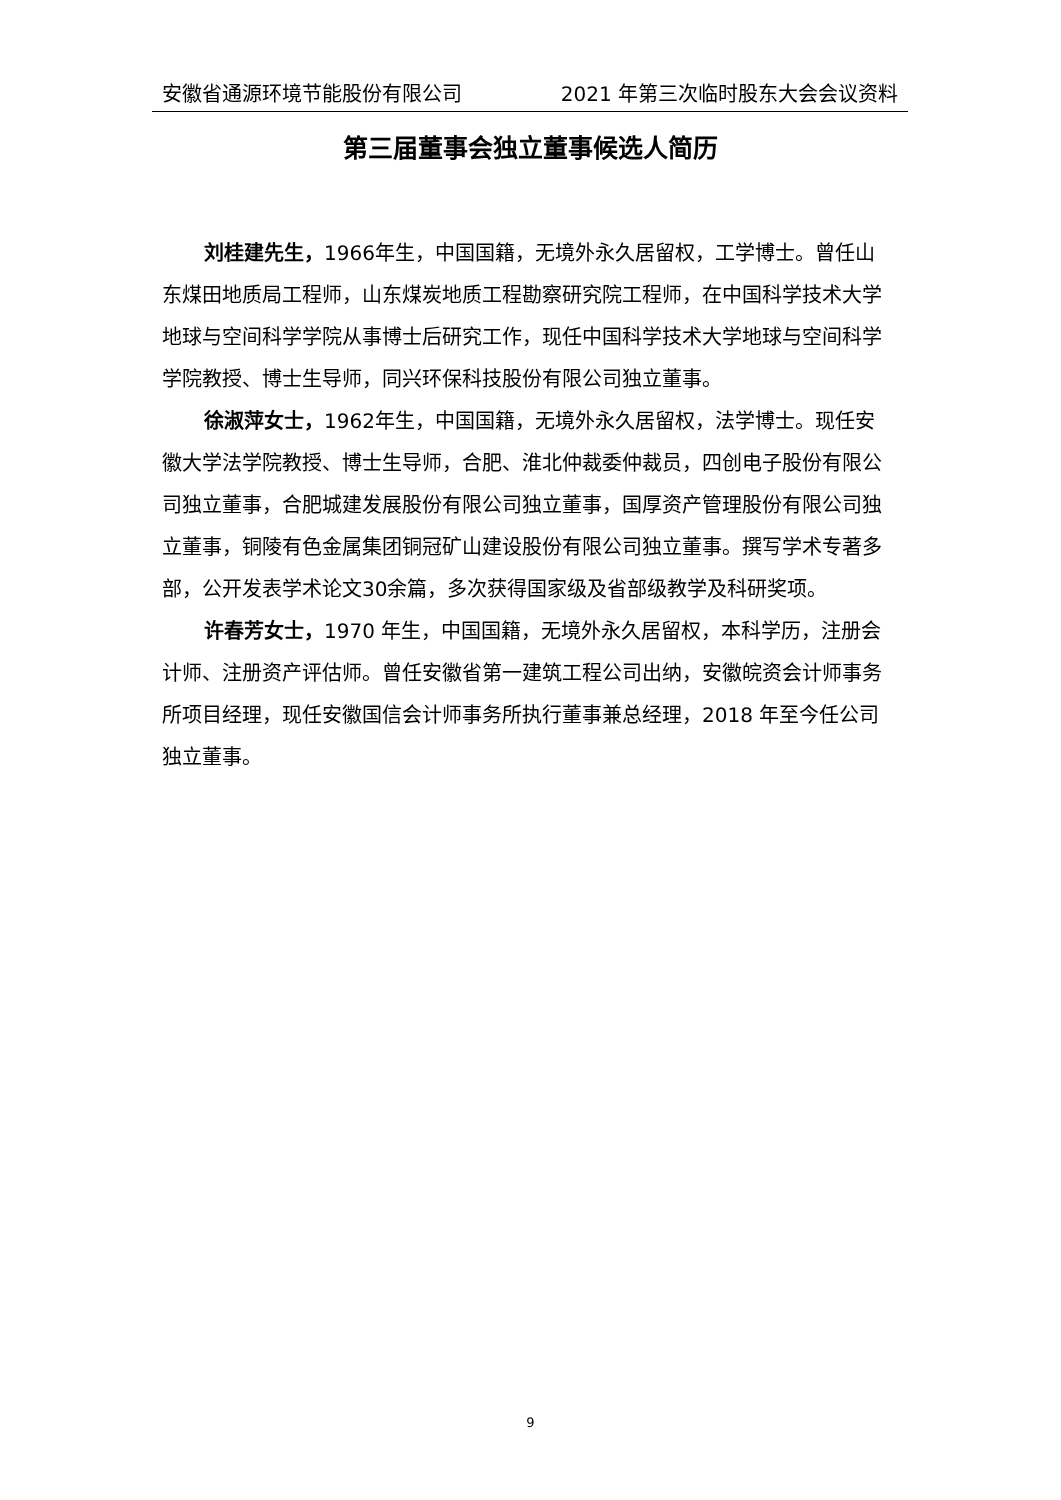安徽省通源环境节能股份有限公司 2021 年第三次临时股东大会会议资料
第三届董事会独立董事候选人简历
刘桂建先生，1966年生，中国国籍，无境外永久居留权，工学博士。曾任山东煤田地质局工程师，山东煤炭地质工程勘察研究院工程师，在中国科学技术大学地球与空间科学学院从事博士后研究工作，现任中国科学技术大学地球与空间科学学院教授、博士生导师，同兴环保科技股份有限公司独立董事。
徐淑萍女士，1962年生，中国国籍，无境外永久居留权，法学博士。现任安徽大学法学院教授、博士生导师，合肥、淮北仲裁委仲裁员，四创电子股份有限公司独立董事，合肥城建发展股份有限公司独立董事，国厚资产管理股份有限公司独立董事，铜陵有色金属集团铜冠矿山建设股份有限公司独立董事。撰写学术专著多部，公开发表学术论文30余篇，多次获得国家级及省部级教学及科研奖项。
许春芳女士，1970 年生，中国国籍，无境外永久居留权，本科学历，注册会计师、注册资产评估师。曾任安徽省第一建筑工程公司出纳，安徽皖资会计师事务所项目经理，现任安徽国信会计师事务所执行董事兼总经理，2018 年至今任公司独立董事。
9